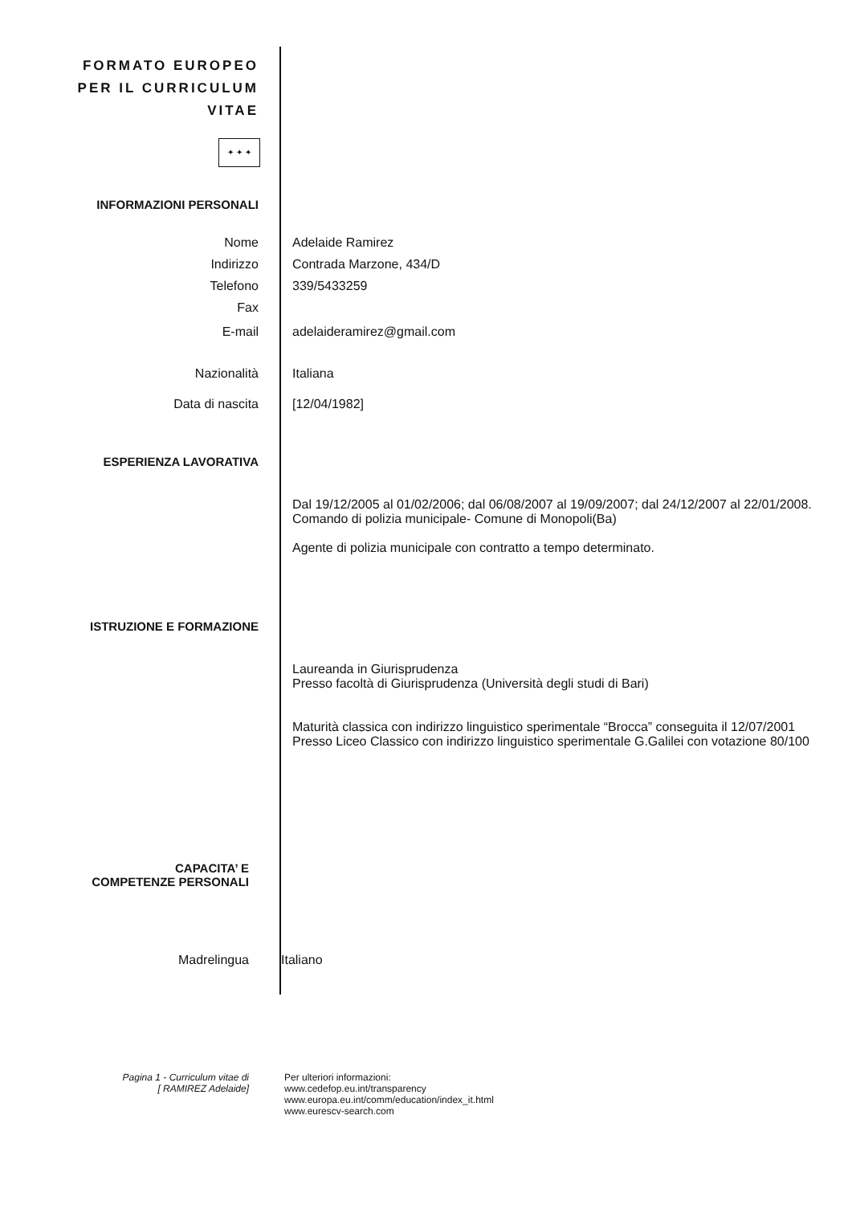FORMATO EUROPEO
PER IL CURRICULUM
VITAE
✦ ✦ ✦
INFORMAZIONI PERSONALI
Nome Adelaide Ramirez
Indirizzo Contrada Marzone, 434/D
Telefono 339/5433259
Fax
E-mail adelaideramirez@gmail.com
Nazionalità Italiana
Data di nascita [12/04/1982]
ESPERIENZA LAVORATIVA
Dal 19/12/2005 al 01/02/2006; dal 06/08/2007 al 19/09/2007; dal 24/12/2007 al 22/01/2008.
Comando di polizia municipale- Comune di Monopoli(Ba)
Agente di polizia municipale con contratto a tempo determinato.
ISTRUZIONE E FORMAZIONE
Laureanda in Giurisprudenza
Presso facoltà di Giurisprudenza (Università degli studi di Bari)
Maturità classica con indirizzo linguistico sperimentale “Brocca” conseguita il 12/07/2001
Presso Liceo Classico con indirizzo linguistico sperimentale G.Galilei con votazione 80/100
CAPACITA’ E
COMPETENZE PERSONALI
Madrelingua Italiano
Pagina 1 - Curriculum vitae di
[ RAMIREZ Adelaide]
Per ulteriori informazioni:
www.cedefop.eu.int/transparency
www.europa.eu.int/comm/education/index_it.html
www.eurescv-search.com